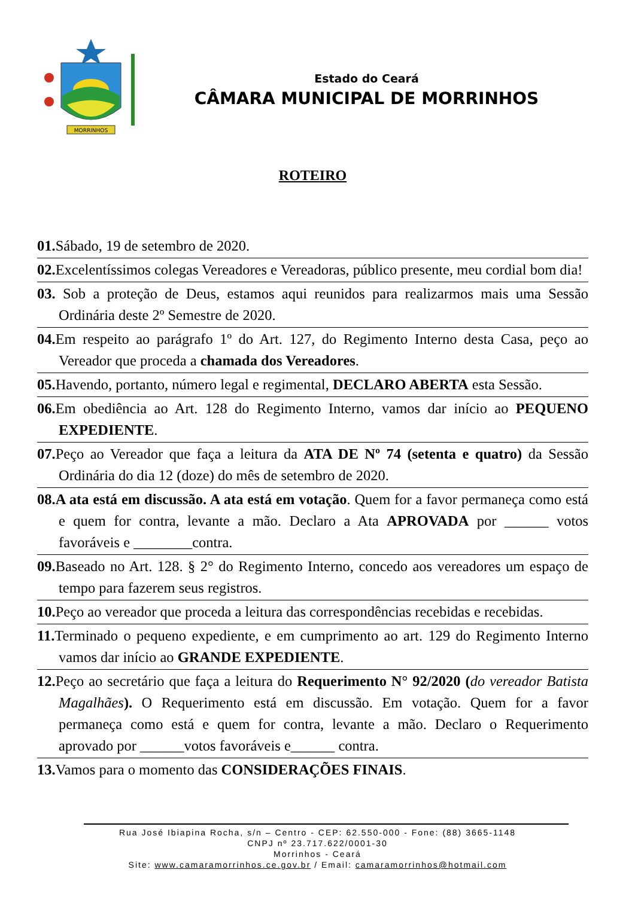MORRINHOS
Estado do Ceará
CÂMARA MUNICIPAL DE MORRINHOS
ROTEIRO
01. Sábado, 19 de setembro de 2020.
02. Excelentíssimos colegas Vereadores e Vereadoras, público presente, meu cordial bom dia!
03. Sob a proteção de Deus, estamos aqui reunidos para realizarmos mais uma Sessão Ordinária deste 2º Semestre de 2020.
04. Em respeito ao parágrafo 1º do Art. 127, do Regimento Interno desta Casa, peço ao Vereador que proceda a chamada dos Vereadores.
05. Havendo, portanto, número legal e regimental, DECLARO ABERTA esta Sessão.
06. Em obediência ao Art. 128 do Regimento Interno, vamos dar início ao PEQUENO EXPEDIENTE.
07. Peço ao Vereador que faça a leitura da ATA DE Nº 74 (setenta e quatro) da Sessão Ordinária do dia 12 (doze) do mês de setembro de 2020.
08.A ata está em discussão. A ata está em votação. Quem for a favor permaneça como está e quem for contra, levante a mão. Declaro a Ata APROVADA por ______ votos favoráveis e ________contra.
09. Baseado no Art. 128. § 2° do Regimento Interno, concedo aos vereadores um espaço de tempo para fazerem seus registros.
10. Peço ao vereador que proceda a leitura das correspondências recebidas e recebidas.
11. Terminado o pequeno expediente, e em cumprimento ao art. 129 do Regimento Interno vamos dar início ao GRANDE EXPEDIENTE.
12. Peço ao secretário que faça a leitura do Requerimento N° 92/2020 (do vereador Batista Magalhães). O Requerimento está em discussão. Em votação. Quem for a favor permaneça como está e quem for contra, levante a mão. Declaro o Requerimento aprovado por ______votos favoráveis e______ contra.
13. Vamos para o momento das CONSIDERAÇÕES FINAIS.
Rua José Ibiapina Rocha, s/n – Centro - CEP: 62.550-000 - Fone: (88) 3665-1148
CNPJ nº 23.717.622/0001-30
Morrinhos - Ceará
Site: www.camaramorrinhos.ce.gov.br / Email: camaramorrinhos@hotmail.com